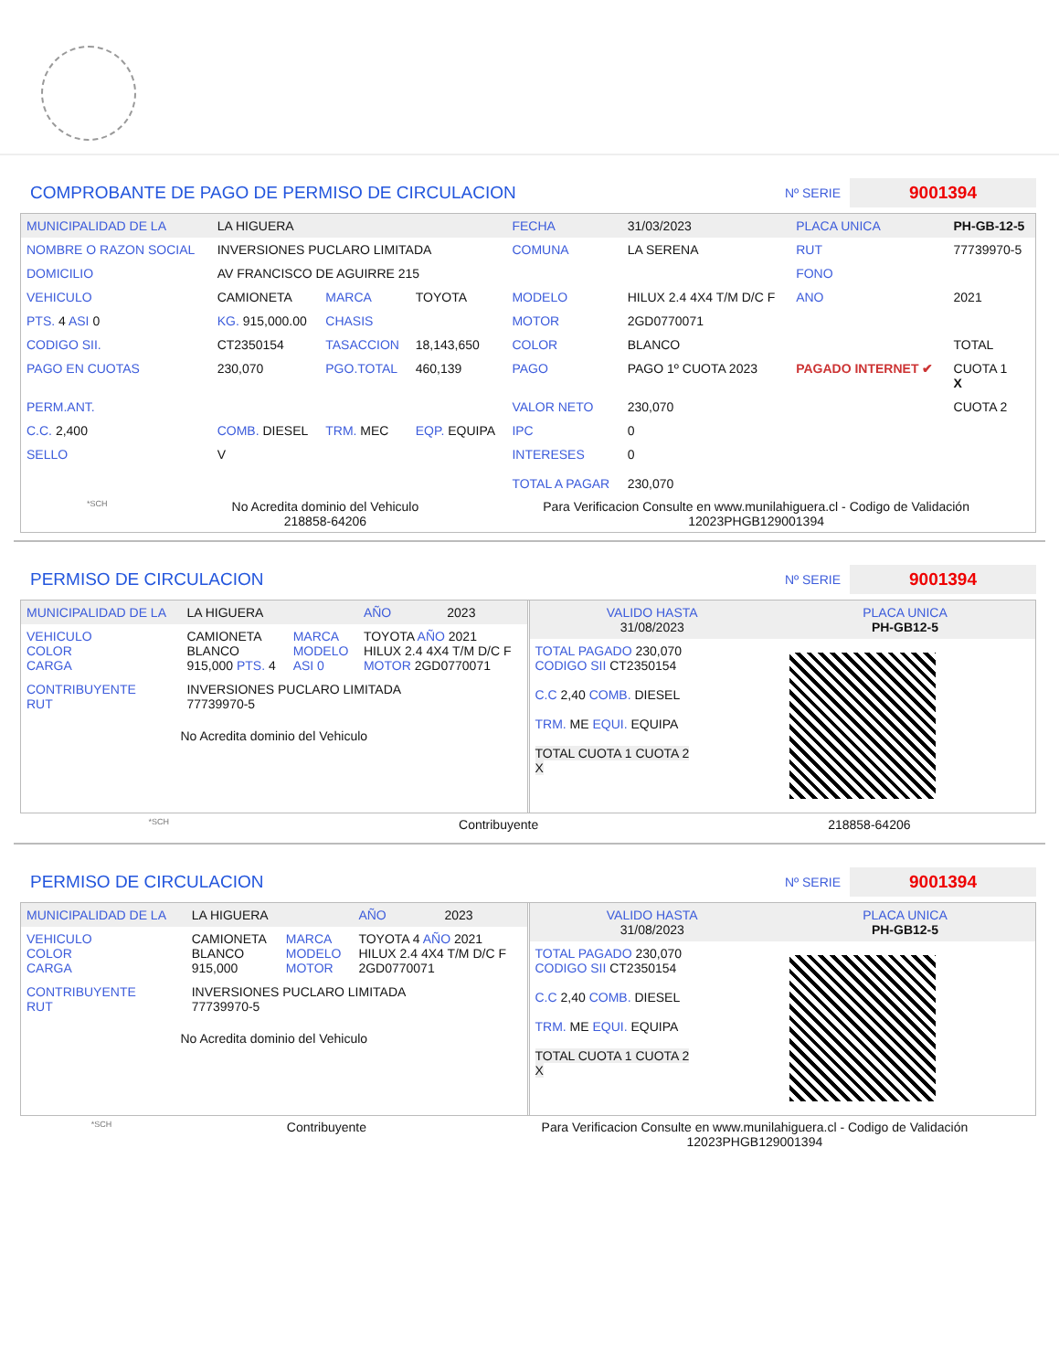COMPROBANTE DE PAGO DE PERMISO DE CIRCULACION
Nº SERIE 9001394
| MUNICIPALIDAD DE LA | LA HIGUERA | | | FECHA | 31/03/2023 | PLACA UNICA | PH-GB-12-5 |
| NOMBRE O RAZON SOCIAL | INVERSIONES PUCLARO LIMITADA | | | COMUNA | LA SERENA | RUT | 77739970-5 |
| DOMICILIO | AV FRANCISCO DE AGUIRRE 215 | | | | | FONO | |
| VEHICULO | CAMIONETA | MARCA | TOYOTA | MODELO | HILUX 2.4 4X4 T/M D/C F | ANO | 2021 |
| PTS. 4 ASI 0 | KG. 915,000.00 | CHASIS | | MOTOR | 2GD0770071 | | |
| CODIGO SII. | CT2350154 | TASACCION | 18,143,650 | COLOR | BLANCO | | TOTAL |
| PAGO EN CUOTAS | 230,070 | PGO.TOTAL | 460,139 | PAGO | PAGO 1º CUOTA 2023 | PAGADO INTERNET ✔ | CUOTA 1 X |
| PERM.ANT. | | | | VALOR NETO | 230,070 | | CUOTA 2 |
| C.C. 2,400 | COMB. DIESEL | TRM. MEC | EQP. EQUIPA | IPC | 0 | | |
| SELLO | V | | | INTERESES TOTAL A PAGAR | 0 230,070 | | |
*SCH No Acredita dominio del Vehiculo
218858-64206 Para Verificacion Consulte en www.munilahiguera.cl - Codigo de Validación
12023PHGB129001394
PERMISO DE CIRCULACION
Nº SERIE 9001394
| MUNICIPALIDAD DE LA | LA HIGUERA | | | AÑO | 2023 |
| VEHICULO COLOR CARGA | CAMIONETA BLANCO 915,000 PTS. 4 | MARCA MODELO ASI 0 | TOYOTA AÑO 2021 HILUX 2.4 4X4 T/M D/C F MOTOR 2GD0770071 | | |
| CONTRIBUYENTE RUT | INVERSIONES PUCLARO LIMITADA 77739970-5 | | | | |
No Acredita dominio del Vehiculo
| VALIDO HASTA 31/08/2023 | PLACA UNICA PH-GB12-5 |
| TOTAL PAGADO 230,070 CODIGO SII CT2350154 C.C 2,40 COMB. DIESEL TRM. ME EQUI. EQUIPA TOTAL CUOTA 1 CUOTA 2 X | |
*SCH Contribuyente 218858-64206
PERMISO DE CIRCULACION
Nº SERIE 9001394
| MUNICIPALIDAD DE LA | LA HIGUERA | | | AÑO | 2023 |
| VEHICULO COLOR CARGA | CAMIONETA BLANCO 915,000 | MARCA MODELO MOTOR | TOYOTA 4 AÑO 2021 HILUX 2.4 4X4 T/M D/C F 2GD0770071 | | |
| CONTRIBUYENTE RUT | INVERSIONES PUCLARO LIMITADA 77739970-5 | | | | |
No Acredita dominio del Vehiculo
| VALIDO HASTA 31/08/2023 | PLACA UNICA PH-GB12-5 |
| TOTAL PAGADO 230,070 CODIGO SII CT2350154 C.C 2,40 COMB. DIESEL TRM. ME EQUI. EQUIPA TOTAL CUOTA 1 CUOTA 2 X | |
*SCH Contribuyente Para Verificacion Consulte en www.munilahiguera.cl - Codigo de Validación
12023PHGB129001394